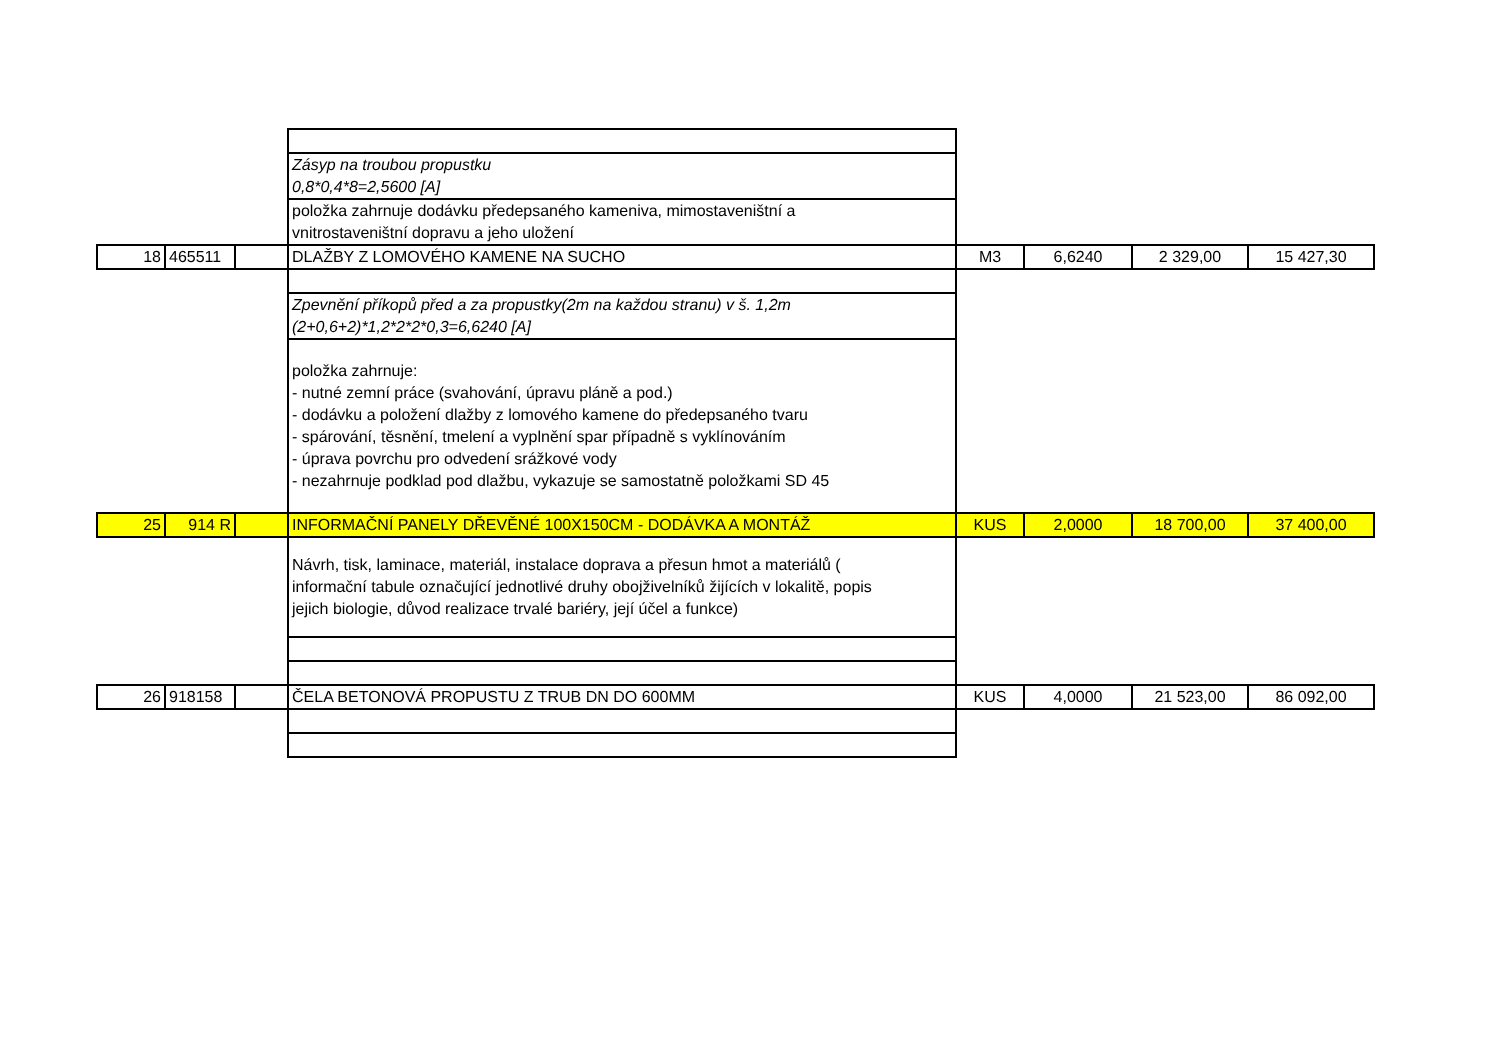| | | | Zásyp na troubou propustku 0,8*0,4*8=2,5600 [A] | | | | |
| | | | položka zahrnuje dodávku předepsaného kameniva, mimostaveništní a vnitrostaveništní dopravu a jeho uložení | | | | |
| 18 | 465511 | | DLAŽBY Z LOMOVÉHO KAMENE NA SUCHO | M3 | 6,6240 | 2 329,00 | 15 427,30 |
| | | | Zpevnění příkopů před a za propustky(2m na každou stranu) v š. 1,2m (2+0,6+2)*1,2*2*2*0,3=6,6240 [A] | | | | |
| | | | položka zahrnuje: - nutné zemní práce (svahování, úpravu pláně a pod.) - dodávku a položení dlažby z lomového kamene do předepsaného tvaru - spárování, těsnění, tmelení a vyplnění spar případně s vyklínováním - úprava povrchu pro odvedení srážkové vody - nezahrnuje podklad pod dlažbu, vykazuje se samostatně položkami SD 45 | | | | |
| 25 | 914 R | | INFORMAČNÍ PANELY DŘEVĚNÉ 100X150CM - DODÁVKA A MONTÁŽ | KUS | 2,0000 | 18 700,00 | 37 400,00 |
| | | | Návrh, tisk, laminace, materiál, instalace doprava a přesun hmot a materiálů ( informační tabule označující jednotlivé druhy obojživelníků žijících v lokalitě, popis jejich biologie, důvod realizace trvalé bariéry, její účel a funkce) | | | | |
| 26 | 918158 | | ČELA BETONOVÁ PROPUSTU Z TRUB DN DO 600MM | KUS | 4,0000 | 21 523,00 | 86 092,00 |